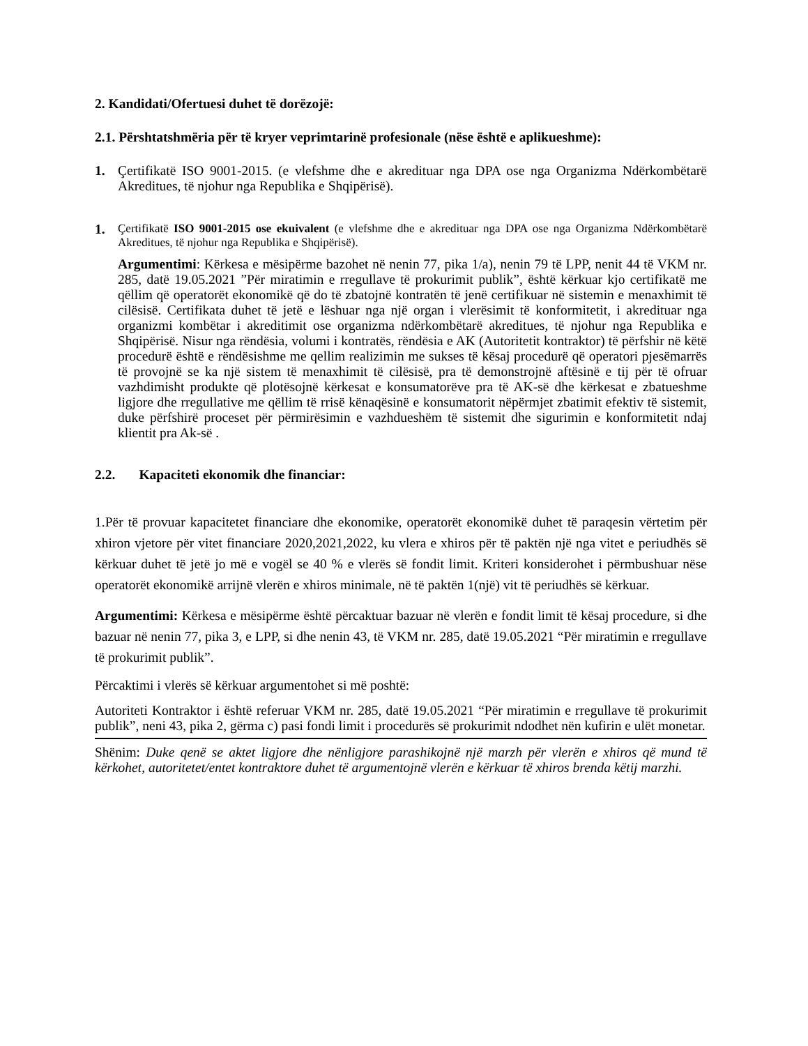2. Kandidati/Ofertuesi duhet të dorëzojë:
2.1. Përshtatshmëria për të kryer veprimtarinë profesionale (nëse është e aplikueshme):
1. Çertifikatë ISO 9001-2015. (e vlefshme dhe e akredituar nga DPA ose nga Organizma Ndërkombëtarë Akreditues, të njohur nga Republika e Shqipërisë).
1.
Çertifikatë ISO 9001-2015 ose ekuivalent (e vlefshme dhe e akredituar nga DPA ose nga Organizma Ndërkombëtarë Akreditues, të njohur nga Republika e Shqipërisë).
Argumentimi: Kërkesa e mësipërme bazohet në nenin 77, pika 1/a), nenin 79 të LPP, nenit 44 të VKM nr. 285, datë 19.05.2021 ”Për miratimin e rregullave të prokurimit publik”, është kërkuar kjo certifikatë me qëllim që operatorët ekonomikë që do të zbatojnë kontratën të jenë certifikuar në sistemin e menaxhimit të cilësisë. Certifikata duhet të jetë e lëshuar nga një organ i vlerësimit të konformitetit, i akredituar nga organizmi kombëtar i akreditimit ose organizma ndërkombëtarë akreditues, të njohur nga Republika e Shqipërisë. Nisur nga rëndësia, volumi i kontratës, rëndësia e AK (Autoritetit kontraktor) të përfshir në këtë procedurë është e rëndësishme me qellim realizimin me sukses të kësaj procedurë që operatori pjesëmarrës të provojnë se ka një sistem të menaxhimit të cilësisë, pra të demonstrojnë aftësinë e tij për të ofruar vazhdimisht produkte që plotësojnë kërkesat e konsumatorëve pra të AK-së dhe kërkesat e zbatueshme ligjore dhe rregullative me qëllim të rrisë kënaqësinë e konsumatorit nëpërmjet zbatimit efektiv të sistemit, duke përfshirë proceset për përmirësimin e vazhdueshëm të sistemit dhe sigurimin e konformitetit ndaj klientit pra Ak-së .
2.2. Kapaciteti ekonomik dhe financiar:
1.Për të provuar kapacitetet financiare dhe ekonomike, operatorët ekonomikë duhet të paraqesin vërtetim për xhiron vjetore për vitet financiare 2020,2021,2022, ku vlera e xhiros për të paktën një nga vitet e periudhës së kërkuar duhet të jetë jo më e vogël se 40 % e vlerës së fondit limit. Kriteri konsiderohet i përmbushuar nëse operatorët ekonomikë arrijnë vlerën e xhiros minimale, në të paktën 1(një) vit të periudhës së kërkuar.
Argumentimi: Kërkesa e mësipërme është përcaktuar bazuar në vlerën e fondit limit të kësaj procedure, si dhe bazuar në nenin 77, pika 3, e LPP, si dhe nenin 43, të VKM nr. 285, datë 19.05.2021 “Për miratimin e rregullave të prokurimit publik”.
Përcaktimi i vlerës së kërkuar argumentohet si më poshtë:
Autoriteti Kontraktor i është referuar VKM nr. 285, datë 19.05.2021 “Për miratimin e rregullave të prokurimit publik”, neni 43, pika 2, gërma c) pasi fondi limit i procedurës së prokurimit ndodhet nën kufirin e ulët monetar.
Shënim: Duke qenë se aktet ligjore dhe nënligjore parashikojnë një marzh për vlerën e xhiros që mund të kërkohet, autoritetet/entet kontraktore duhet të argumentojnë vlerën e kërkuar të xhiros brenda këtij marzhi.